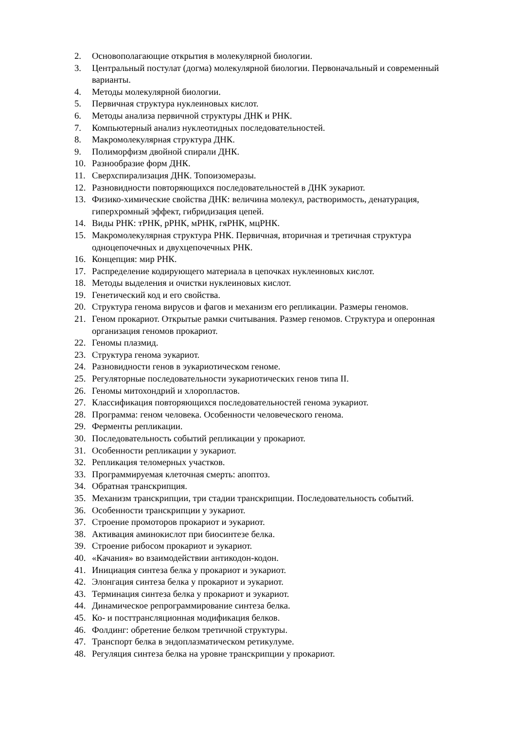2. Основополагающие открытия в молекулярной биологии.
3. Центральный постулат (догма) молекулярной биологии. Первоначальный и современный варианты.
4. Методы молекулярной биологии.
5. Первичная структура нуклеиновых кислот.
6. Методы анализа первичной структуры ДНК и РНК.
7. Компьютерный анализ нуклеотидных последовательностей.
8. Макромолекулярная структура ДНК.
9. Полиморфизм двойной спирали ДНК.
10. Разнообразие форм ДНК.
11. Сверхспирализация ДНК. Топоизомеразы.
12. Разновидности повторяющихся последовательностей в ДНК эукариот.
13. Физико-химические свойства ДНК: величина молекул, растворимость, денатурация, гиперхромный эффект, гибридизация цепей.
14. Виды РНК: тРНК, рРНК, мРНК, гяРНК, мцРНК.
15. Макромолекулярная структура РНК. Первичная, вторичная и третичная структура одноцепочечных и двухцепочечных РНК.
16. Концепция: мир РНК.
17. Распределение кодирующего материала в цепочках нуклеиновых кислот.
18. Методы выделения и очистки нуклеиновых кислот.
19. Генетический код и его свойства.
20. Структура генома вирусов и фагов и механизм его репликации. Размеры геномов.
21. Геном прокариот. Открытые рамки считывания. Размер геномов. Структура и оперонная организация геномов прокариот.
22. Геномы плазмид.
23. Структура генома эукариот.
24. Разновидности генов в эукариотическом геноме.
25. Регуляторные последовательности эукариотических генов типа II.
26. Геномы митохондрий и хлоропластов.
27. Классификация повторяющихся последовательностей генома эукариот.
28. Программа: геном человека. Особенности человеческого генома.
29. Ферменты репликации.
30. Последовательность событий репликации у прокариот.
31. Особенности репликации у эукариот.
32. Репликация теломерных участков.
33. Программируемая клеточная смерть: апоптоз.
34. Обратная транскрипция.
35. Механизм транскрипции, три стадии транскрипции. Последовательность событий.
36. Особенности транскрипции у эукариот.
37. Строение промоторов прокариот и эукариот.
38. Активация аминокислот при биосинтезе белка.
39. Строение рибосом прокариот и эукариот.
40. «Качания» во взаимодействии антикодон-кодон.
41. Инициация синтеза белка у прокариот и эукариот.
42. Элонгация синтеза белка у прокариот и эукариот.
43. Терминация синтеза белка у прокариот и эукариот.
44. Динамическое репрограммирование синтеза белка.
45. Ко- и посттрансляционная модификация белков.
46. Фолдинг: обретение белком третичной структуры.
47. Транспорт белка в эндоплазматическом ретикулуме.
48. Регуляция синтеза белка на уровне транскрипции у прокариот.